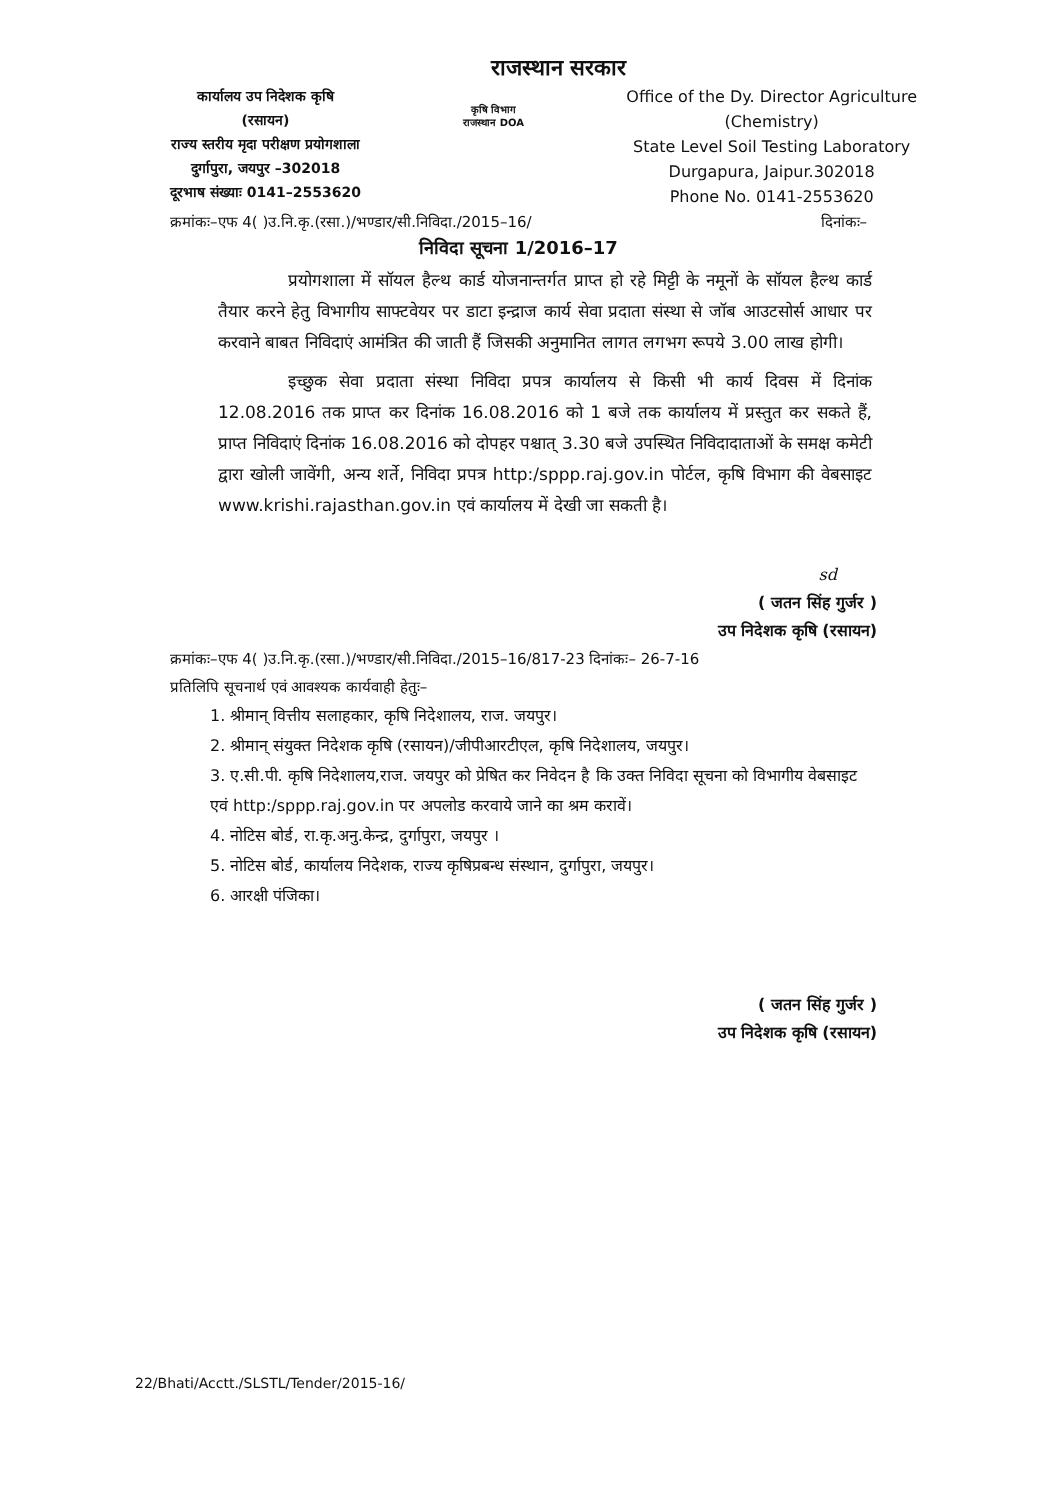राजस्थान सरकार
कार्यालय उप निदेशक कृषि
(रसायन)
राज्य स्तरीय मृदा परीक्षण प्रयोगशाला
दुर्गापुरा, जयपुर –302018
दूरभाष संख्याः 0141–2553620
कृषि विभाग राजस्थान DOA
Office of the Dy. Director Agriculture
(Chemistry)
State Level Soil Testing Laboratory
Durgapura, Jaipur.302018
Phone No. 0141-2553620
क्रमांकः–एफ 4( )उ.नि.कृ.(रसा.)/भण्डार/सी.निविदा./2015–16/ दिनांकः–
निविदा सूचना 1/2016–17
प्रयोगशाला में सॉयल हैल्थ कार्ड योजनान्तर्गत प्राप्त हो रहे मिट्टी के नमूनों के सॉयल हैल्थ कार्ड तैयार करने हेतु विभागीय साफ्टवेयर पर डाटा इन्द्राज कार्य सेवा प्रदाता संस्था से जॉब आउटसोर्स आधार पर करवाने बाबत निविदाएं आमंत्रित की जाती हैं जिसकी अनुमानित लागत लगभग रूपये 3.00 लाख होगी।
इच्छुक सेवा प्रदाता संस्था निविदा प्रपत्र कार्यालय से किसी भी कार्य दिवस में दिनांक 12.08.2016 तक प्राप्त कर दिनांक 16.08.2016 को 1 बजे तक कार्यालय में प्रस्तुत कर सकते हैं, प्राप्त निविदाएं दिनांक 16.08.2016 को दोपहर पश्चात् 3.30 बजे उपस्थित निविदादाताओं के समक्ष कमेटी द्वारा खोली जावेंगी, अन्य शर्ते, निविदा प्रपत्र http:/sppp.raj.gov.in पोर्टल, कृषि विभाग की वेबसाइट www.krishi.rajasthan.gov.in एवं कार्यालय में देखी जा सकती है।
sd
( जतन सिंह गुर्जर )
उप निदेशक कृषि (रसायन)
क्रमांकः–एफ 4( )उ.नि.कृ.(रसा.)/भण्डार/सी.निविदा./2015–16/817-23 दिनांकः– 26-7-16
प्रतिलिपि सूचनार्थ एवं आवश्यक कार्यवाही हेतुः–
1. श्रीमान् वित्तीय सलाहकार, कृषि निदेशालय, राज. जयपुर।
2. श्रीमान् संयुक्त निदेशक कृषि (रसायन)/जीपीआरटीएल, कृषि निदेशालय, जयपुर।
3. ए.सी.पी. कृषि निदेशालय,राज. जयपुर को प्रेषित कर निवेदन है कि उक्त निविदा सूचना को विभागीय वेबसाइट एवं http:/sppp.raj.gov.in पर अपलोड करवाये जाने का श्रम करावें।
4. नोटिस बोर्ड, रा.कृ.अनु.केन्द्र, दुर्गापुरा, जयपुर ।
5. नोटिस बोर्ड, कार्यालय निदेशक, राज्य कृषिप्रबन्ध संस्थान, दुर्गापुरा, जयपुर।
6. आरक्षी पंजिका।
( जतन सिंह गुर्जर )
उप निदेशक कृषि (रसायन)
22/Bhati/Acctt./SLSTL/Tender/2015-16/